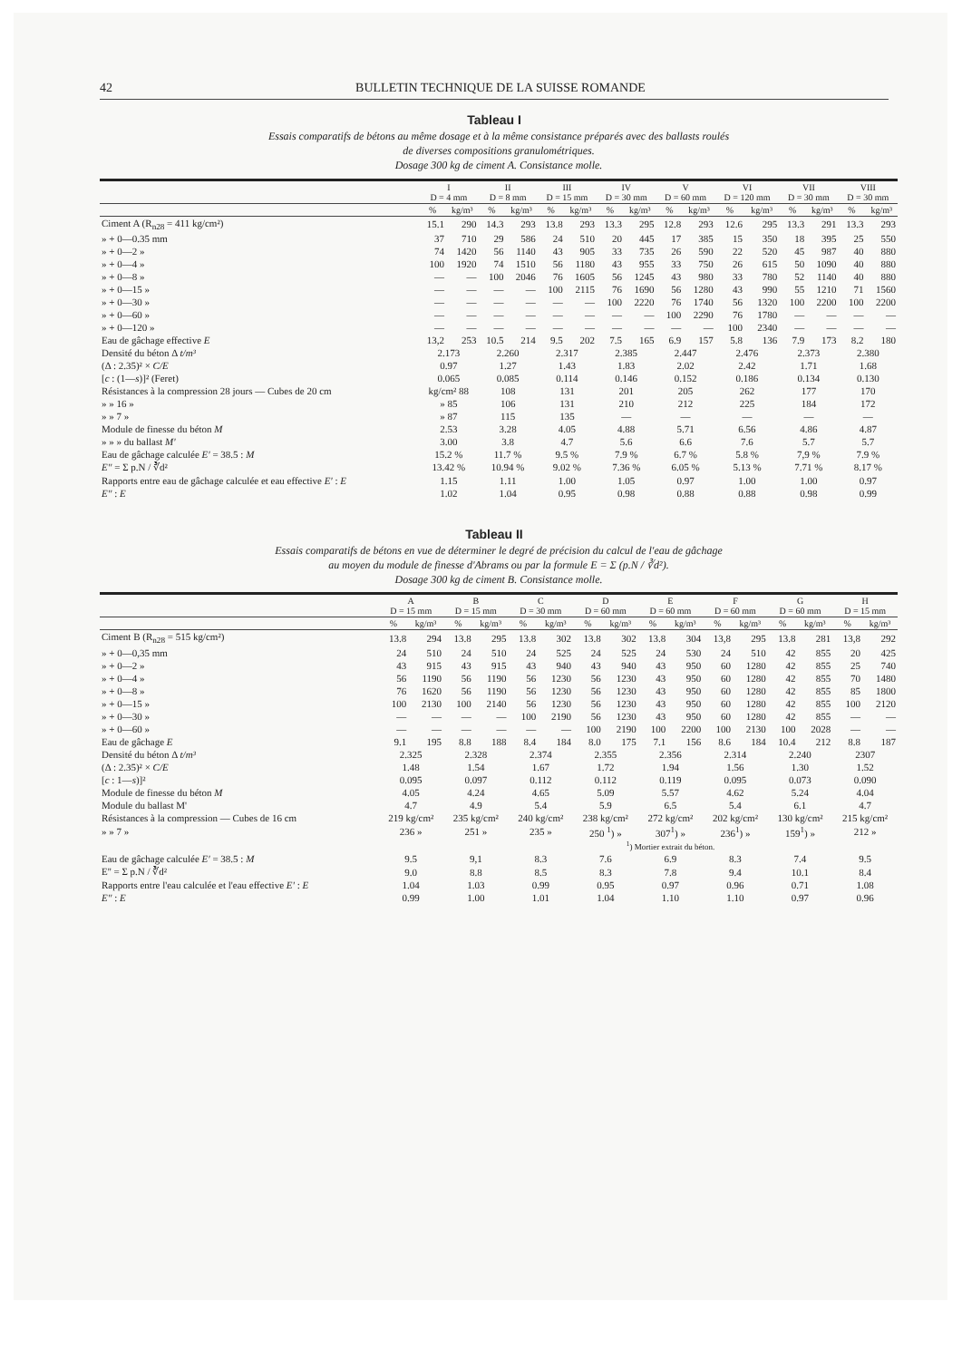42 BULLETIN TECHNIQUE DE LA SUISSE ROMANDE
Tableau I
Essais comparatifs de bétons au même dosage et à la même consistance préparés avec des ballasts roulés
de diverses compositions granulométriques.
Dosage 300 kg de ciment A. Consistance molle.
| | I D = 4 mm | | II D = 8 mm | | III D = 15 mm | | IV D = 30 mm | | V D = 60 mm | | VI D = 120 mm | | VII D = 30 mm | | VIII D = 30 mm | |
| --- | --- | --- | --- | --- | --- | --- | --- | --- | --- | --- | --- | --- | --- | --- | --- | --- |
| | % | kg/m³ | % | kg/m³ | % | kg/m³ | % | kg/m³ | % | kg/m³ | % | kg/m³ | % | kg/m³ | % | kg/m³ |
| Ciment A (R<sub>n28</sub> = 411 kg/cm²) | 15.1 | 290 | 14.3 | 293 | 13.8 | 293 | 13.3 | 295 | 12.8 | 293 | 12.6 | 295 | 13.3 | 291 | 13.3 | 293 |
| » + 0—0.35 mm | 37 | 710 | 29 | 586 | 24 | 510 | 20 | 445 | 17 | 385 | 15 | 350 | 18 | 395 | 25 | 550 |
| » + 0—2 » | 74 | 1420 | 56 | 1140 | 43 | 905 | 33 | 735 | 26 | 590 | 22 | 520 | 45 | 987 | 40 | 880 |
| » + 0—4 » | 100 | 1920 | 74 | 1510 | 56 | 1180 | 43 | 955 | 33 | 750 | 26 | 615 | 50 | 1090 | 40 | 880 |
| » + 0—8 » | — | — | 100 | 2046 | 76 | 1605 | 56 | 1245 | 43 | 980 | 33 | 780 | 52 | 1140 | 40 | 880 |
| » + 0—15 » | — | — | — | — | 100 | 2115 | 76 | 1690 | 56 | 1280 | 43 | 990 | 55 | 1210 | 71 | 1560 |
| » + 0—30 » | — | — | — | — | — | — | 100 | 2220 | 76 | 1740 | 56 | 1320 | 100 | 2200 | 100 | 2200 |
| » + 0—60 » | — | — | — | — | — | — | — | — | 100 | 2290 | 76 | 1780 | — | — | — | — |
| » + 0—120 » | — | — | — | — | — | — | — | — | — | — | 100 | 2340 | — | — | — | — |
| Eau de gâchage effective E | 13,2 | 253 | 10.5 | 214 | 9.5 | 202 | 7.5 | 165 | 6.9 | 157 | 5.8 | 136 | 7.9 | 173 | 8.2 | 180 |
| Densité du béton Δ t/m³ | 2.173 | | 2.260 | | 2.317 | | 2.385 | | 2.447 | | 2.476 | | 2.373 | | 2.380 | |
| (Δ : 2.35)² × C/E | 0.97 | | 1.27 | | 1.43 | | 1.83 | | 2.02 | | 2.42 | | 1.71 | | 1.68 | |
| [ c : (1— s )]² (Feret) | 0.065 | | 0.085 | | 0.114 | | 0.146 | | 0.152 | | 0.186 | | 0.134 | | 0.130 | |
| Résistances à la compression 28 jours — Cubes de 20 cm | kg/cm² 88 | | 108 | | 131 | | 201 | | 205 | | 262 | | 177 | | 170 | |
| » » 16 » | » 85 | | 106 | | 131 | | 210 | | 212 | | 225 | | 184 | | 172 | |
| » » 7 » | » 87 | | 115 | | 135 | | — | | — | | — | | — | | — | |
| Module de finesse du béton M | 2.53 | | 3.28 | | 4.05 | | 4.88 | | 5.71 | | 6.56 | | 4.86 | | 4.87 | |
| » » » du ballast M' | 3.00 | | 3.8 | | 4.7 | | 5.6 | | 6.6 | | 7.6 | | 5.7 | | 5.7 | |
| Eau de gâchage calculée E' = 38.5 : M | 15.2 % | | 11.7 % | | 9.5 % | | 7.9 % | | 6.7 % | | 5.8 % | | 7,9 % | | 7.9 % | |
| E'' = Σ p.N / ∛d² | 13.42 % | | 10.94 % | | 9.02 % | | 7.36 % | | 6.05 % | | 5.13 % | | 7.71 % | | 8.17 % | |
| Rapports entre eau de gâchage calculée et eau effective E' : E | 1.15 | | 1.11 | | 1.00 | | 1.05 | | 0.97 | | 1.00 | | 1.00 | | 0.97 | |
| E'' : E | 1.02 | | 1.04 | | 0.95 | | 0.98 | | 0.88 | | 0.88 | | 0.98 | | 0.99 | |
Tableau II
Essais comparatifs de bétons en vue de déterminer le degré de précision du calcul de l'eau de gâchage
au moyen du module de finesse d'Abrams ou par la formule E = Σ (p.N / ∛d²).
Dosage 300 kg de ciment B. Consistance molle.
| | A D = 15 mm | | B D = 15 mm | | C D = 30 mm | | D D = 60 mm | | E D = 60 mm | | F D = 60 mm | | G D = 60 mm | | H D = 15 mm | |
| --- | --- | --- | --- | --- | --- | --- | --- | --- | --- | --- | --- | --- | --- | --- | --- | --- |
| | % | kg/m³ | % | kg/m³ | % | kg/m³ | % | kg/m³ | % | kg/m³ | % | kg/m³ | % | kg/m³ | % | kg/m³ |
| Ciment B (R<sub>n28</sub> = 515 kg/cm²) | 13.8 | 294 | 13.8 | 295 | 13.8 | 302 | 13.8 | 302 | 13.8 | 304 | 13,8 | 295 | 13.8 | 281 | 13,8 | 292 |
| » + 0—0,35 mm | 24 | 510 | 24 | 510 | 24 | 525 | 24 | 525 | 24 | 530 | 24 | 510 | 42 | 855 | 20 | 425 |
| » + 0—2 » | 43 | 915 | 43 | 915 | 43 | 940 | 43 | 940 | 43 | 950 | 60 | 1280 | 42 | 855 | 25 | 740 |
| » + 0—4 » | 56 | 1190 | 56 | 1190 | 56 | 1230 | 56 | 1230 | 43 | 950 | 60 | 1280 | 42 | 855 | 70 | 1480 |
| » + 0—8 » | 76 | 1620 | 56 | 1190 | 56 | 1230 | 56 | 1230 | 43 | 950 | 60 | 1280 | 42 | 855 | 85 | 1800 |
| » + 0—15 » | 100 | 2130 | 100 | 2140 | 56 | 1230 | 56 | 1230 | 43 | 950 | 60 | 1280 | 42 | 855 | 100 | 2120 |
| » + 0—30 » | — | — | — | — | 100 | 2190 | 56 | 1230 | 43 | 950 | 60 | 1280 | 42 | 855 | — | — |
| » + 0—60 » | — | — | — | — | — | — | 100 | 2190 | 100 | 2200 | 100 | 2130 | 100 | 2028 | — | — |
| Eau de gâchage E | 9.1 | 195 | 8.8 | 188 | 8.4 | 184 | 8.0 | 175 | 7.1 | 156 | 8.6 | 184 | 10.4 | 212 | 8.8 | 187 |
| Densité du béton Δ t/m³ | 2.325 | | 2.328 | | 2.374 | | 2.355 | | 2.356 | | 2.314 | | 2.240 | | 2307 | |
| (Δ : 2.35)² × C/E | 1.48 | | 1.54 | | 1.67 | | 1.72 | | 1.94 | | 1.56 | | 1.30 | | 1.52 | |
| [ c : 1— s )]² | 0.095 | | 0.097 | | 0.112 | | 0.112 | | 0.119 | | 0.095 | | 0.073 | | 0.090 | |
| Module de finesse du béton M | 4.05 | | 4.24 | | 4.65 | | 5.09 | | 5.57 | | 4.62 | | 5.24 | | 4.04 | |
| Module du ballast M' | 4.7 | | 4.9 | | 5.4 | | 5.9 | | 6.5 | | 5.4 | | 6.1 | | 4.7 | |
| Résistances à la compression — Cubes de 16 cm | 219 kg/cm² | | 235 kg/cm² | | 240 kg/cm² | | 238 kg/cm² | | 272 kg/cm² | | 202 kg/cm² | | 130 kg/cm² | | 215 kg/cm² | |
| » » 7 » | 236 » | | 251 » | | 235 » | | 250 <sup>1</sup>) » | | 307<sup>1</sup>) » | | 236<sup>1</sup>) » | | 159<sup>1</sup>) » | | 212 » | |
| | | | | | | | <sup>1</sup>) Mortier extrait du béton. | | | | | | | | | |
| Eau de gâchage calculée E' = 38.5 : M | 9.5 | | 9,1 | | 8.3 | | 7.6 | | 6.9 | | 8.3 | | 7.4 | | 9.5 | |
| E'' = Σ p.N / ∛d² | 9.0 | | 8.8 | | 8.5 | | 8.3 | | 7.8 | | 9.4 | | 10.1 | | 8.4 | |
| Rapports entre l'eau calculée et l'eau effective E' : E | 1.04 | | 1.03 | | 0.99 | | 0.95 | | 0.97 | | 0.96 | | 0.71 | | 1.08 | |
| E'' : E | 0.99 | | 1.00 | | 1.01 | | 1.04 | | 1.10 | | 1.10 | | 0.97 | | 0.96 | |